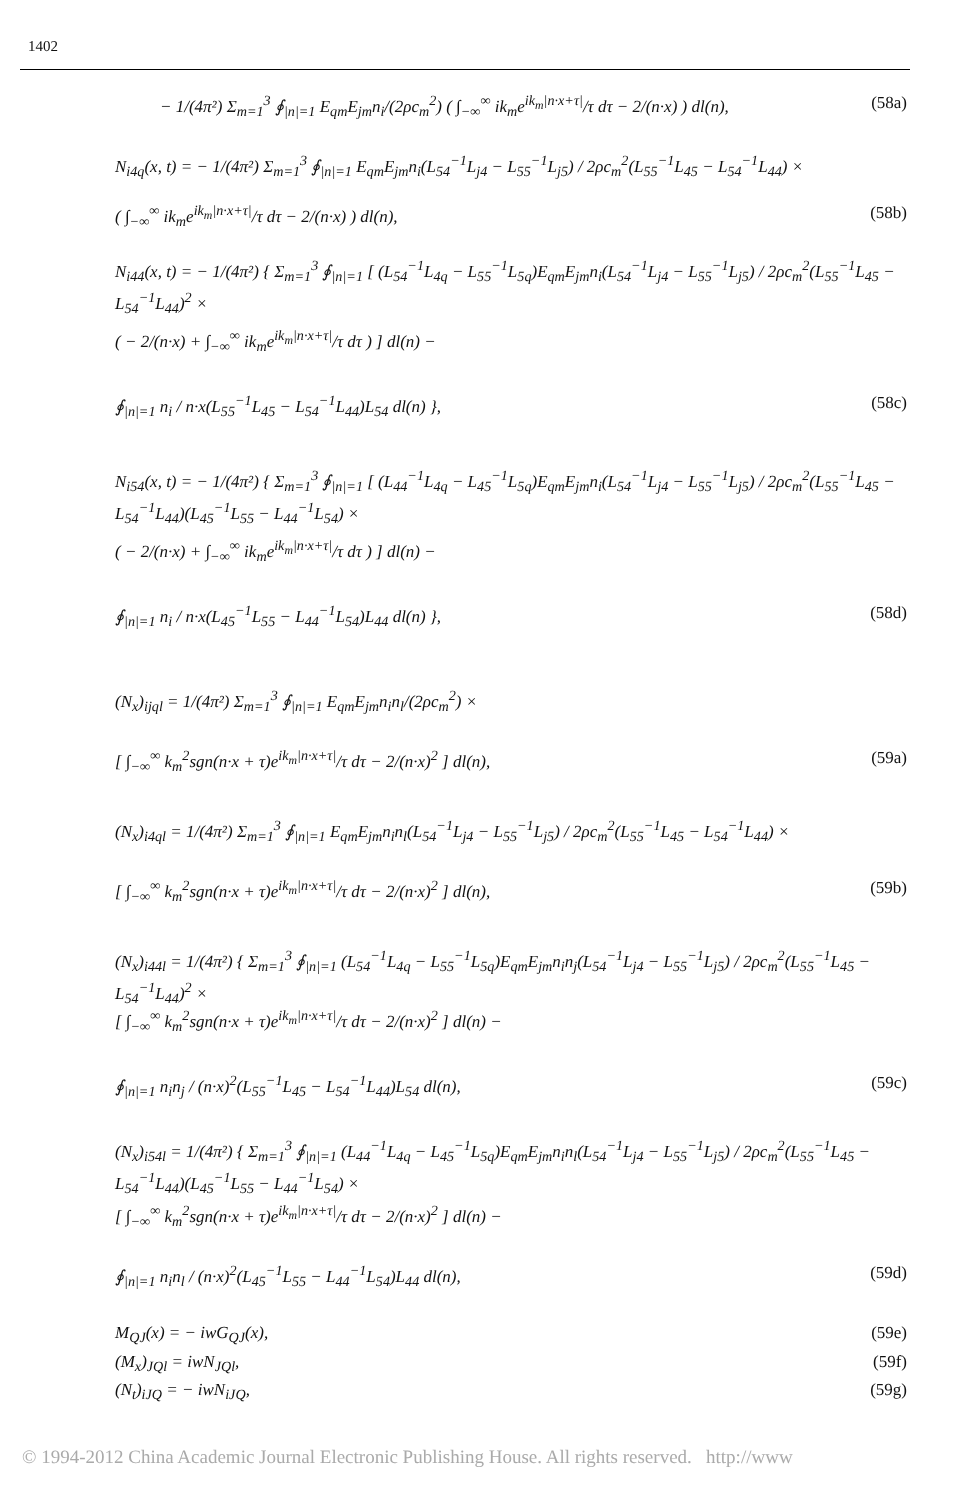1402
− 1/(4π²) Σ<sub>m=1</sub><sup>3</sup> ∮<sub>|n|=1</sub> E<sub>qm</sub>E<sub>jm</sub>n<sub>i</sub>/(2ρc<sub>m</sub><sup>2</sup>) ( ∫<sub>−∞</sub><sup>∞</sup> ik<sub>m</sub>e<sup>ik<sub>m</sub>|n·x+τ|</sup>/τ dτ − 2/(n·x) ) dl(n), (58a)
N<sub>i4q</sub>(x, t) = − 1/(4π²) Σ<sub>m=1</sub><sup>3</sup> ∮<sub>|n|=1</sub> E<sub>qm</sub>E<sub>jm</sub>n<sub>i</sub>(L<sub>54</sub><sup>−1</sup>L<sub>j4</sub> − L<sub>55</sub><sup>−1</sup>L<sub>j5</sub>) / 2ρc<sub>m</sub><sup>2</sup>(L<sub>55</sub><sup>−1</sup>L<sub>45</sub> − L<sub>54</sub><sup>−1</sup>L<sub>44</sub>) ×
( ∫<sub>−∞</sub><sup>∞</sup> ik<sub>m</sub>e<sup>ik<sub>m</sub>|n·x+τ|</sup>/τ dτ − 2/(n·x) ) dl(n), (58b)
N<sub>i44</sub>(x, t) = − 1/(4π²) { Σ<sub>m=1</sub><sup>3</sup> ∮<sub>|n|=1</sub> [ (L<sub>54</sub><sup>−1</sup>L<sub>4q</sub> − L<sub>55</sub><sup>−1</sup>L<sub>5q</sub>)E<sub>qm</sub>E<sub>jm</sub>n<sub>i</sub>(L<sub>54</sub><sup>−1</sup>L<sub>j4</sub> − L<sub>55</sub><sup>−1</sup>L<sub>j5</sub>) / 2ρc<sub>m</sub><sup>2</sup>(L<sub>55</sub><sup>−1</sup>L<sub>45</sub> − L<sub>54</sub><sup>−1</sup>L<sub>44</sub>)<sup>2</sup> ×
( − 2/(n·x) + ∫<sub>−∞</sub><sup>∞</sup> ik<sub>m</sub>e<sup>ik<sub>m</sub>|n·x+τ|</sup>/τ dτ ) ] dl(n) −
∮<sub>|n|=1</sub> n<sub>i</sub> / n·x(L<sub>55</sub><sup>−1</sup>L<sub>45</sub> − L<sub>54</sub><sup>−1</sup>L<sub>44</sub>)L<sub>54</sub> dl(n) }, (58c)
N<sub>i54</sub>(x, t) = − 1/(4π²) { Σ<sub>m=1</sub><sup>3</sup> ∮<sub>|n|=1</sub> [ (L<sub>44</sub><sup>−1</sup>L<sub>4q</sub> − L<sub>45</sub><sup>−1</sup>L<sub>5q</sub>)E<sub>qm</sub>E<sub>jm</sub>n<sub>i</sub>(L<sub>54</sub><sup>−1</sup>L<sub>j4</sub> − L<sub>55</sub><sup>−1</sup>L<sub>j5</sub>) / 2ρc<sub>m</sub><sup>2</sup>(L<sub>55</sub><sup>−1</sup>L<sub>45</sub> − L<sub>54</sub><sup>−1</sup>L<sub>44</sub>)(L<sub>45</sub><sup>−1</sup>L<sub>55</sub> − L<sub>44</sub><sup>−1</sup>L<sub>54</sub>) ×
( − 2/(n·x) + ∫<sub>−∞</sub><sup>∞</sup> ik<sub>m</sub>e<sup>ik<sub>m</sub>|n·x+τ|</sup>/τ dτ ) ] dl(n) −
∮<sub>|n|=1</sub> n<sub>i</sub> / n·x(L<sub>45</sub><sup>−1</sup>L<sub>55</sub> − L<sub>44</sub><sup>−1</sup>L<sub>54</sub>)L<sub>44</sub> dl(n) }, (58d)
(N<sub>x</sub>)<sub>ijql</sub> = 1/(4π²) Σ<sub>m=1</sub><sup>3</sup> ∮<sub>|n|=1</sub> E<sub>qm</sub>E<sub>jm</sub>n<sub>i</sub>n<sub>l</sub>/(2ρc<sub>m</sub><sup>2</sup>) ×
[ ∫<sub>−∞</sub><sup>∞</sup> k<sub>m</sub><sup>2</sup>sgn(n·x + τ)e<sup>ik<sub>m</sub>|n·x+τ|</sup>/τ dτ − 2/(n·x)<sup>2</sup> ] dl(n), (59a)
(N<sub>x</sub>)<sub>i4ql</sub> = 1/(4π²) Σ<sub>m=1</sub><sup>3</sup> ∮<sub>|n|=1</sub> E<sub>qm</sub>E<sub>jm</sub>n<sub>i</sub>n<sub>l</sub>(L<sub>54</sub><sup>−1</sup>L<sub>j4</sub> − L<sub>55</sub><sup>−1</sup>L<sub>j5</sub>) / 2ρc<sub>m</sub><sup>2</sup>(L<sub>55</sub><sup>−1</sup>L<sub>45</sub> − L<sub>54</sub><sup>−1</sup>L<sub>44</sub>) ×
[ ∫<sub>−∞</sub><sup>∞</sup> k<sub>m</sub><sup>2</sup>sgn(n·x + τ)e<sup>ik<sub>m</sub>|n·x+τ|</sup>/τ dτ − 2/(n·x)<sup>2</sup> ] dl(n), (59b)
(N<sub>x</sub>)<sub>i44l</sub> = 1/(4π²) { Σ<sub>m=1</sub><sup>3</sup> ∮<sub>|n|=1</sub> (L<sub>54</sub><sup>−1</sup>L<sub>4q</sub> − L<sub>55</sub><sup>−1</sup>L<sub>5q</sub>)E<sub>qm</sub>E<sub>jm</sub>n<sub>i</sub>n<sub>j</sub>(L<sub>54</sub><sup>−1</sup>L<sub>j4</sub> − L<sub>55</sub><sup>−1</sup>L<sub>j5</sub>) / 2ρc<sub>m</sub><sup>2</sup>(L<sub>55</sub><sup>−1</sup>L<sub>45</sub> − L<sub>54</sub><sup>−1</sup>L<sub>44</sub>)<sup>2</sup> ×
[ ∫<sub>−∞</sub><sup>∞</sup> k<sub>m</sub><sup>2</sup>sgn(n·x + τ)e<sup>ik<sub>m</sub>|n·x+τ|</sup>/τ dτ − 2/(n·x)<sup>2</sup> ] dl(n) −
∮<sub>|n|=1</sub> n<sub>i</sub>n<sub>j</sub> / (n·x)<sup>2</sup>(L<sub>55</sub><sup>−1</sup>L<sub>45</sub> − L<sub>54</sub><sup>−1</sup>L<sub>44</sub>)L<sub>54</sub> dl(n), (59c)
(N<sub>x</sub>)<sub>i54l</sub> = 1/(4π²) { Σ<sub>m=1</sub><sup>3</sup> ∮<sub>|n|=1</sub> (L<sub>44</sub><sup>−1</sup>L<sub>4q</sub> − L<sub>45</sub><sup>−1</sup>L<sub>5q</sub>)E<sub>qm</sub>E<sub>jm</sub>n<sub>i</sub>n<sub>l</sub>(L<sub>54</sub><sup>−1</sup>L<sub>j4</sub> − L<sub>55</sub><sup>−1</sup>L<sub>j5</sub>) / 2ρc<sub>m</sub><sup>2</sup>(L<sub>55</sub><sup>−1</sup>L<sub>45</sub> − L<sub>54</sub><sup>−1</sup>L<sub>44</sub>)(L<sub>45</sub><sup>−1</sup>L<sub>55</sub> − L<sub>44</sub><sup>−1</sup>L<sub>54</sub>) ×
[ ∫<sub>−∞</sub><sup>∞</sup> k<sub>m</sub><sup>2</sup>sgn(n·x + τ)e<sup>ik<sub>m</sub>|n·x+τ|</sup>/τ dτ − 2/(n·x)<sup>2</sup> ] dl(n) −
∮<sub>|n|=1</sub> n<sub>i</sub>n<sub>l</sub> / (n·x)<sup>2</sup>(L<sub>45</sub><sup>−1</sup>L<sub>55</sub> − L<sub>44</sub><sup>−1</sup>L<sub>54</sub>)L<sub>44</sub> dl(n), (59d)
M<sub>QJ</sub>(x) = − iwG<sub>QJ</sub>(x), (59e)
(M<sub>x</sub>)<sub>JQl</sub> = iwN<sub>JQl</sub>, (59f)
(N<sub>t</sub>)<sub>iJQ</sub> = − iwN<sub>iJQ</sub>, (59g)
© 1994-2012 China Academic Journal Electronic Publishing House. All rights reserved. http://www